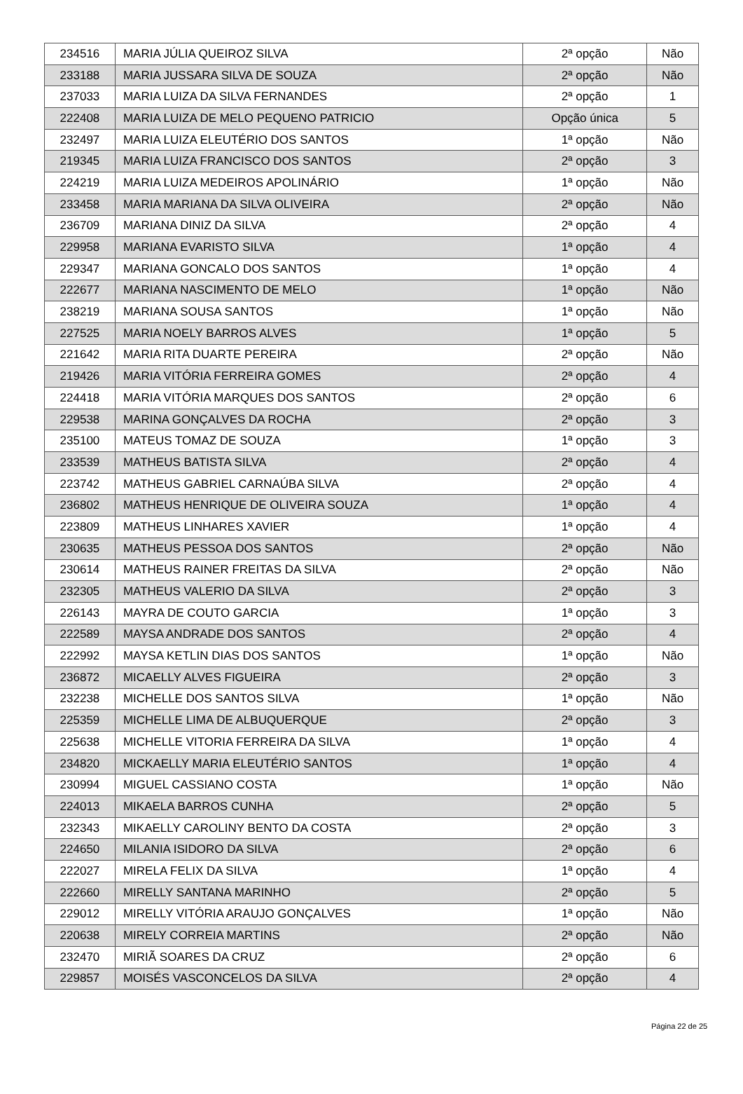| 234516 | MARIA JÚLIA QUEIROZ SILVA | 2ª opção | Não |
| 233188 | MARIA JUSSARA SILVA DE SOUZA | 2ª opção | Não |
| 237033 | MARIA LUIZA DA SILVA FERNANDES | 2ª opção | 1 |
| 222408 | MARIA LUIZA DE MELO PEQUENO PATRICIO | Opção única | 5 |
| 232497 | MARIA LUIZA ELEUTÉRIO DOS SANTOS | 1ª opção | Não |
| 219345 | MARIA LUIZA FRANCISCO DOS SANTOS | 2ª opção | 3 |
| 224219 | MARIA LUIZA MEDEIROS APOLINÁRIO | 1ª opção | Não |
| 233458 | MARIA MARIANA DA SILVA OLIVEIRA | 2ª opção | Não |
| 236709 | MARIANA DINIZ DA SILVA | 2ª opção | 4 |
| 229958 | MARIANA EVARISTO SILVA | 1ª opção | 4 |
| 229347 | MARIANA GONCALO DOS SANTOS | 1ª opção | 4 |
| 222677 | MARIANA NASCIMENTO DE MELO | 1ª opção | Não |
| 238219 | MARIANA SOUSA SANTOS | 1ª opção | Não |
| 227525 | MARIA NOELY BARROS ALVES | 1ª opção | 5 |
| 221642 | MARIA RITA DUARTE PEREIRA | 2ª opção | Não |
| 219426 | MARIA VITÓRIA FERREIRA GOMES | 2ª opção | 4 |
| 224418 | MARIA VITÓRIA MARQUES DOS SANTOS | 2ª opção | 6 |
| 229538 | MARINA GONÇALVES DA ROCHA | 2ª opção | 3 |
| 235100 | MATEUS TOMAZ DE SOUZA | 1ª opção | 3 |
| 233539 | MATHEUS BATISTA SILVA | 2ª opção | 4 |
| 223742 | MATHEUS GABRIEL CARNAÚBA SILVA | 2ª opção | 4 |
| 236802 | MATHEUS HENRIQUE DE OLIVEIRA SOUZA | 1ª opção | 4 |
| 223809 | MATHEUS LINHARES XAVIER | 1ª opção | 4 |
| 230635 | MATHEUS PESSOA DOS SANTOS | 2ª opção | Não |
| 230614 | MATHEUS RAINER FREITAS DA SILVA | 2ª opção | Não |
| 232305 | MATHEUS VALERIO DA SILVA | 2ª opção | 3 |
| 226143 | MAYRA DE COUTO GARCIA | 1ª opção | 3 |
| 222589 | MAYSA ANDRADE DOS SANTOS | 2ª opção | 4 |
| 222992 | MAYSA KETLIN DIAS DOS SANTOS | 1ª opção | Não |
| 236872 | MICAELLY ALVES FIGUEIRA | 2ª opção | 3 |
| 232238 | MICHELLE DOS SANTOS SILVA | 1ª opção | Não |
| 225359 | MICHELLE LIMA DE ALBUQUERQUE | 2ª opção | 3 |
| 225638 | MICHELLE VITORIA FERREIRA DA SILVA | 1ª opção | 4 |
| 234820 | MICKAELLY MARIA ELEUTÉRIO SANTOS | 1ª opção | 4 |
| 230994 | MIGUEL CASSIANO COSTA | 1ª opção | Não |
| 224013 | MIKAELA BARROS CUNHA | 2ª opção | 5 |
| 232343 | MIKAELLY CAROLINY BENTO DA COSTA | 2ª opção | 3 |
| 224650 | MILANIA ISIDORO DA SILVA | 2ª opção | 6 |
| 222027 | MIRELA FELIX DA SILVA | 1ª opção | 4 |
| 222660 | MIRELLY SANTANA MARINHO | 2ª opção | 5 |
| 229012 | MIRELLY VITÓRIA ARAUJO GONÇALVES | 1ª opção | Não |
| 220638 | MIRELY CORREIA MARTINS | 2ª opção | Não |
| 232470 | MIRIÃ SOARES DA CRUZ | 2ª opção | 6 |
| 229857 | MOISÉS VASCONCELOS DA SILVA | 2ª opção | 4 |
Página 22 de 25